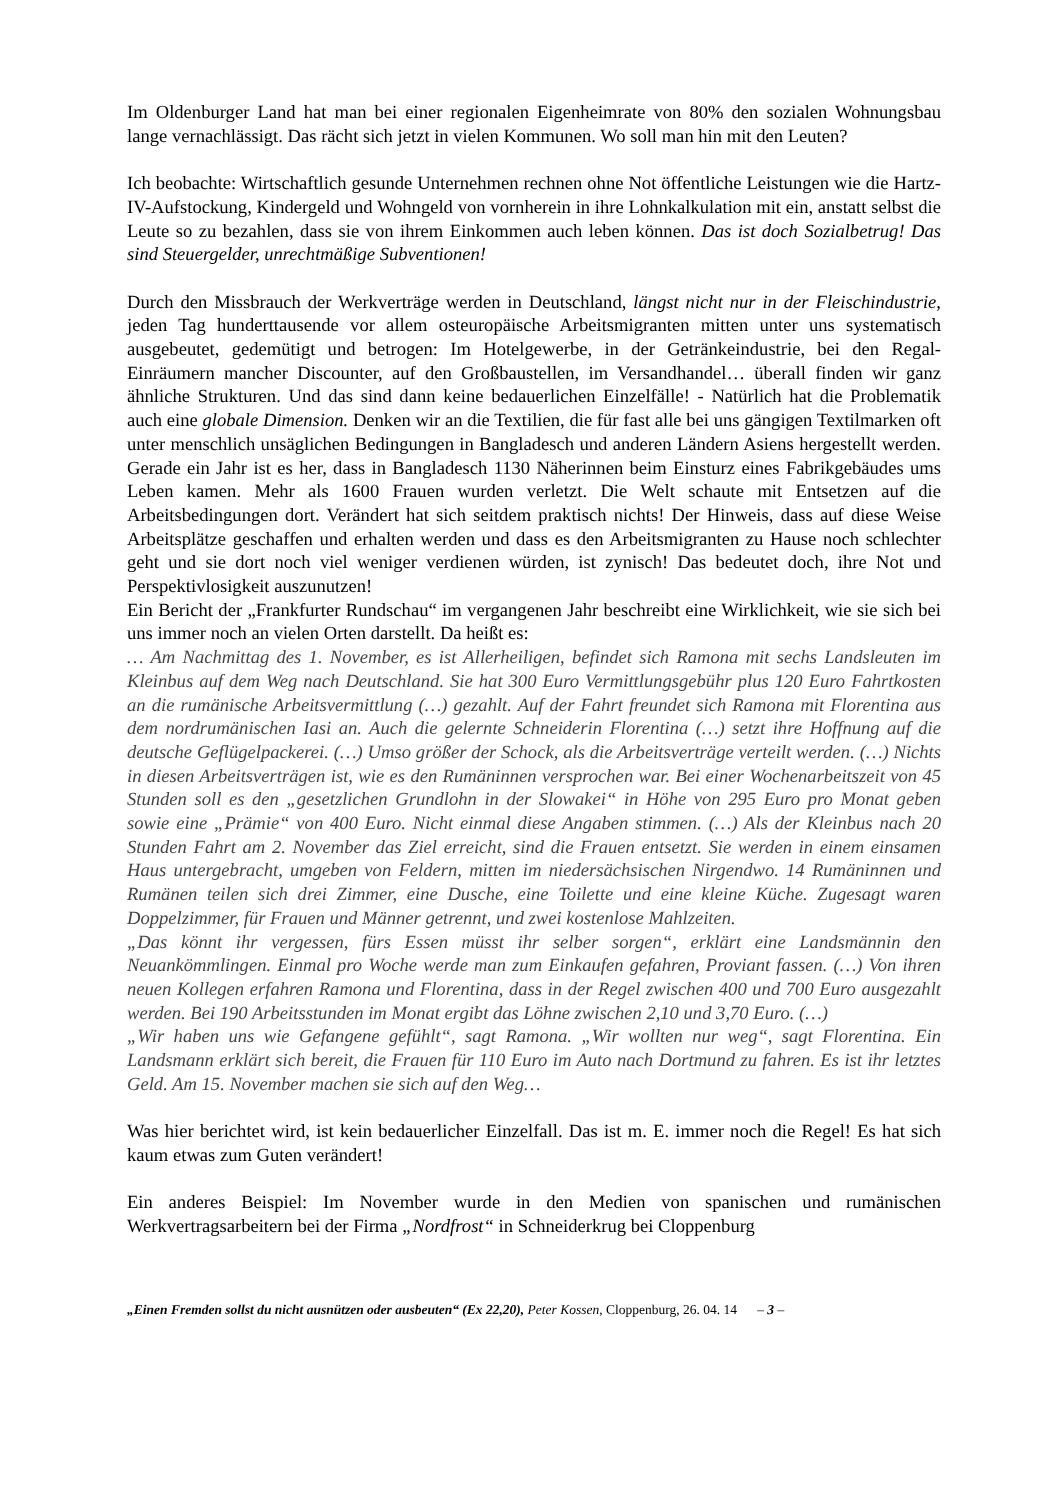Im Oldenburger Land hat man bei einer regionalen Eigenheimrate von 80% den sozialen Wohnungsbau lange vernachlässigt. Das rächt sich jetzt in vielen Kommunen. Wo soll man hin mit den Leuten?
Ich beobachte: Wirtschaftlich gesunde Unternehmen rechnen ohne Not öffentliche Leistungen wie die Hartz-IV-Aufstockung, Kindergeld und Wohngeld von vornherein in ihre Lohnkalkulation mit ein, anstatt selbst die Leute so zu bezahlen, dass sie von ihrem Einkommen auch leben können. Das ist doch Sozialbetrug! Das sind Steuergelder, unrechtmäßige Subventionen!
Durch den Missbrauch der Werkverträge werden in Deutschland, längst nicht nur in der Fleischindustrie, jeden Tag hunderttausende vor allem osteuropäische Arbeitsmigranten mitten unter uns systematisch ausgebeutet, gedemütigt und betrogen: Im Hotelgewerbe, in der Getränkeindustrie, bei den Regal-Einräumern mancher Discounter, auf den Großbaustellen, im Versandhandel… überall finden wir ganz ähnliche Strukturen. Und das sind dann keine bedauerlichen Einzelfälle! - Natürlich hat die Problematik auch eine globale Dimension. Denken wir an die Textilien, die für fast alle bei uns gängigen Textilmarken oft unter menschlich unsäglichen Bedingungen in Bangladesch und anderen Ländern Asiens hergestellt werden. Gerade ein Jahr ist es her, dass in Bangladesch 1130 Näherinnen beim Einsturz eines Fabrikgebäudes ums Leben kamen. Mehr als 1600 Frauen wurden verletzt. Die Welt schaute mit Entsetzen auf die Arbeitsbedingungen dort. Verändert hat sich seitdem praktisch nichts! Der Hinweis, dass auf diese Weise Arbeitsplätze geschaffen und erhalten werden und dass es den Arbeitsmigranten zu Hause noch schlechter geht und sie dort noch viel weniger verdienen würden, ist zynisch! Das bedeutet doch, ihre Not und Perspektivlosigkeit auszunutzen!
Ein Bericht der „Frankfurter Rundschau“ im vergangenen Jahr beschreibt eine Wirklichkeit, wie sie sich bei uns immer noch an vielen Orten darstellt. Da heißt es:
… Am Nachmittag des 1. November, es ist Allerheiligen, befindet sich Ramona mit sechs Landsleuten im Kleinbus auf dem Weg nach Deutschland. Sie hat 300 Euro Vermittlungsgebühr plus 120 Euro Fahrtkosten an die rumänische Arbeitsvermittlung (…) gezahlt. Auf der Fahrt freundet sich Ramona mit Florentina aus dem nordrumänischen Iasi an. Auch die gelernte Schneiderin Florentina (…) setzt ihre Hoffnung auf die deutsche Geflügelpackerei. (…) Umso größer der Schock, als die Arbeitsverträge verteilt werden. (…) Nichts in diesen Arbeitsverträgen ist, wie es den Rumäninnen versprochen war. Bei einer Wochenarbeitszeit von 45 Stunden soll es den „gesetzlichen Grundlohn in der Slowakei“ in Höhe von 295 Euro pro Monat geben sowie eine „Prämie“ von 400 Euro. Nicht einmal diese Angaben stimmen. (…) Als der Kleinbus nach 20 Stunden Fahrt am 2. November das Ziel erreicht, sind die Frauen entsetzt. Sie werden in einem einsamen Haus untergebracht, umgeben von Feldern, mitten im niedersächsischen Nirgendwo. 14 Rumäninnen und Rumänen teilen sich drei Zimmer, eine Dusche, eine Toilette und eine kleine Küche. Zugesagt waren Doppelzimmer, für Frauen und Männer getrennt, und zwei kostenlose Mahlzeiten.
„Das könnt ihr vergessen, fürs Essen müsst ihr selber sorgen“, erklärt eine Landsmännin den Neuankömmlingen. Einmal pro Woche werde man zum Einkaufen gefahren, Proviant fassen. (…) Von ihren neuen Kollegen erfahren Ramona und Florentina, dass in der Regel zwischen 400 und 700 Euro ausgezahlt werden. Bei 190 Arbeitsstunden im Monat ergibt das Löhne zwischen 2,10 und 3,70 Euro. (…)
„Wir haben uns wie Gefangene gefühlt“, sagt Ramona. „Wir wollten nur weg“, sagt Florentina. Ein Landsmann erklärt sich bereit, die Frauen für 110 Euro im Auto nach Dortmund zu fahren. Es ist ihr letztes Geld. Am 15. November machen sie sich auf den Weg…
Was hier berichtet wird, ist kein bedauerlicher Einzelfall. Das ist m. E. immer noch die Regel! Es hat sich kaum etwas zum Guten verändert!
Ein anderes Beispiel: Im November wurde in den Medien von spanischen und rumänischen Werkvertragsarbeitern bei der Firma „Nordfrost“ in Schneiderkrug bei Cloppenburg
„Einen Fremden sollst du nicht ausnützen oder ausbeuten“ (Ex 22,20), Peter Kossen, Cloppenburg, 26. 04. 14 – 3 –